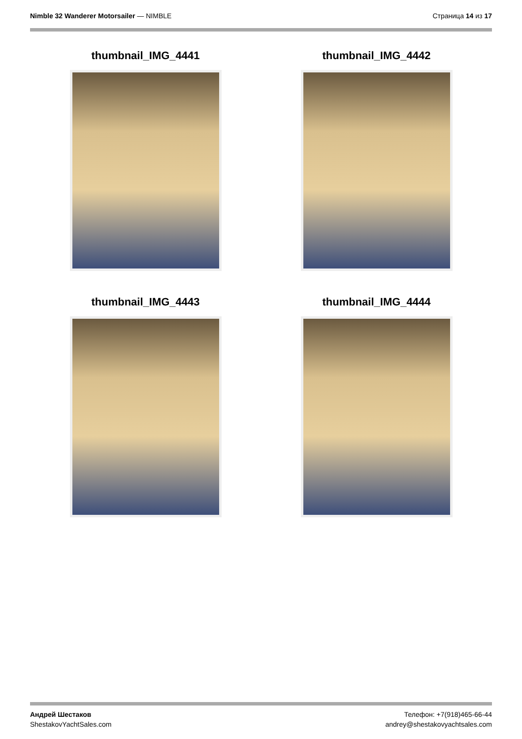Nimble 32 Wanderer Motorsailer — NIMBLE
Страница 14 из 17
thumbnail_IMG_4441
thumbnail_IMG_4442
thumbnail_IMG_4443
thumbnail_IMG_4444
Андрей Шестаков
ShestakovYachtSales.com
Телефон: +7(918)465-66-44
andrey@shestakovyachtsales.com